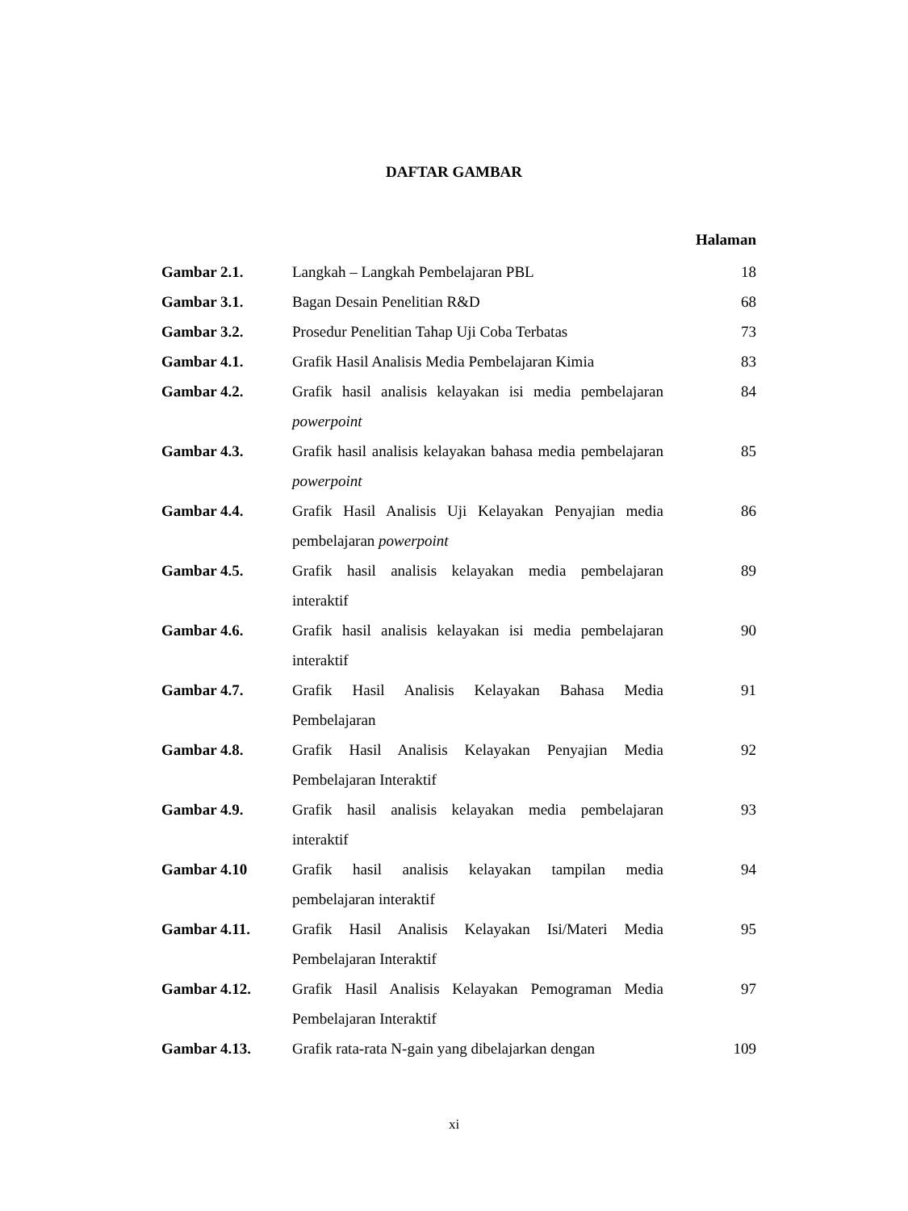DAFTAR GAMBAR
Halaman
| Gambar 2.1. | Langkah – Langkah Pembelajaran PBL | 18 |
| Gambar 3.1. | Bagan Desain Penelitian R&D | 68 |
| Gambar 3.2. | Prosedur Penelitian Tahap Uji Coba Terbatas | 73 |
| Gambar 4.1. | Grafik Hasil Analisis Media Pembelajaran Kimia | 83 |
| Gambar 4.2. | Grafik hasil analisis kelayakan isi media pembelajaran powerpoint | 84 |
| Gambar 4.3. | Grafik hasil analisis kelayakan bahasa media pembelajaran powerpoint | 85 |
| Gambar 4.4. | Grafik Hasil Analisis Uji Kelayakan Penyajian media pembelajaran powerpoint | 86 |
| Gambar 4.5. | Grafik hasil analisis kelayakan media pembelajaran interaktif | 89 |
| Gambar 4.6. | Grafik hasil analisis kelayakan isi media pembelajaran interaktif | 90 |
| Gambar 4.7. | Grafik Hasil Analisis Kelayakan Bahasa Media Pembelajaran | 91 |
| Gambar 4.8. | Grafik Hasil Analisis Kelayakan Penyajian Media Pembelajaran Interaktif | 92 |
| Gambar 4.9. | Grafik hasil analisis kelayakan media pembelajaran interaktif | 93 |
| Gambar 4.10 | Grafik hasil analisis kelayakan tampilan media pembelajaran interaktif | 94 |
| Gambar 4.11. | Grafik Hasil Analisis Kelayakan Isi/Materi Media Pembelajaran Interaktif | 95 |
| Gambar 4.12. | Grafik Hasil Analisis Kelayakan Pemograman Media Pembelajaran Interaktif | 97 |
| Gambar 4.13. | Grafik rata-rata N-gain yang dibelajarkan dengan | 109 |
xi